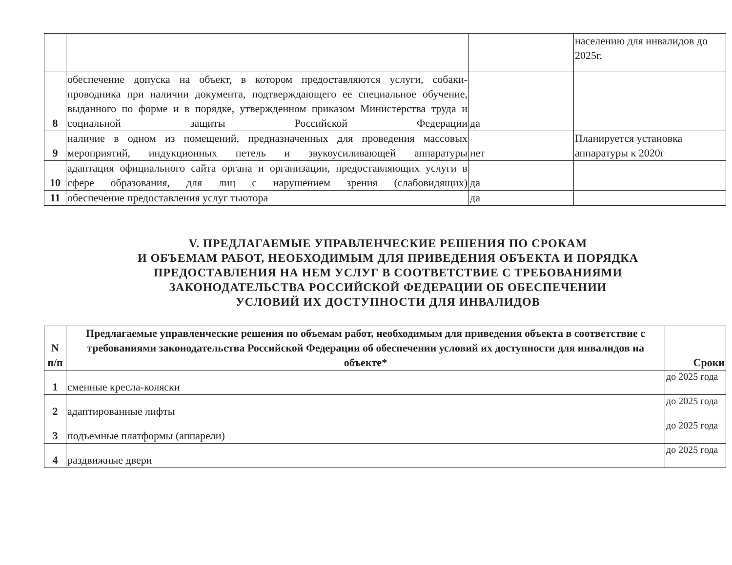| | | | населению для инвалидов до 2025г. |
| 8 | обеспечение допуска на объект, в котором предоставляются услуги, собаки-проводника при наличии документа, подтверждающего ее специальное обучение, выданного по форме и в порядке, утвержденном приказом Министерства труда и социальной защиты Российской Федерации | да | |
| 9 | наличие в одном из помещений, предназначенных для проведения массовых мероприятий, индукционных петель и звукоусиливающей аппаратуры | нет | Планируется установка аппаратуры к 2020г |
| 10 | адаптация официального сайта органа и организации, предоставляющих услуги в сфере образования, для лиц с нарушением зрения (слабовидящих) | да | |
| 11 | обеспечение предоставления услуг тьютора | да | |
V. ПРЕДЛАГАЕМЫЕ УПРАВЛЕНЧЕСКИЕ РЕШЕНИЯ ПО СРОКАМ
И ОБЪЕМАМ РАБОТ, НЕОБХОДИМЫМ ДЛЯ ПРИВЕДЕНИЯ ОБЪЕКТА И ПОРЯДКА
ПРЕДОСТАВЛЕНИЯ НА НЕМ УСЛУГ В СООТВЕТСТВИЕ С ТРЕБОВАНИЯМИ
ЗАКОНОДАТЕЛЬСТВА РОССИЙСКОЙ ФЕДЕРАЦИИ ОБ ОБЕСПЕЧЕНИИ
УСЛОВИЙ ИХ ДОСТУПНОСТИ ДЛЯ ИНВАЛИДОВ
| N п/п | Предлагаемые управленческие решения по объемам работ, необходимым для приведения объекта в соответствие с требованиями законодательства Российской Федерации об обеспечении условий их доступности для инвалидов на объекте* | Сроки |
| --- | --- | --- |
| 1 | сменные кресла-коляски | до 2025 года |
| 2 | адаптированные лифты | до 2025 года |
| 3 | подъемные платформы (аппарели) | до 2025 года |
| 4 | раздвижные двери | до 2025 года |